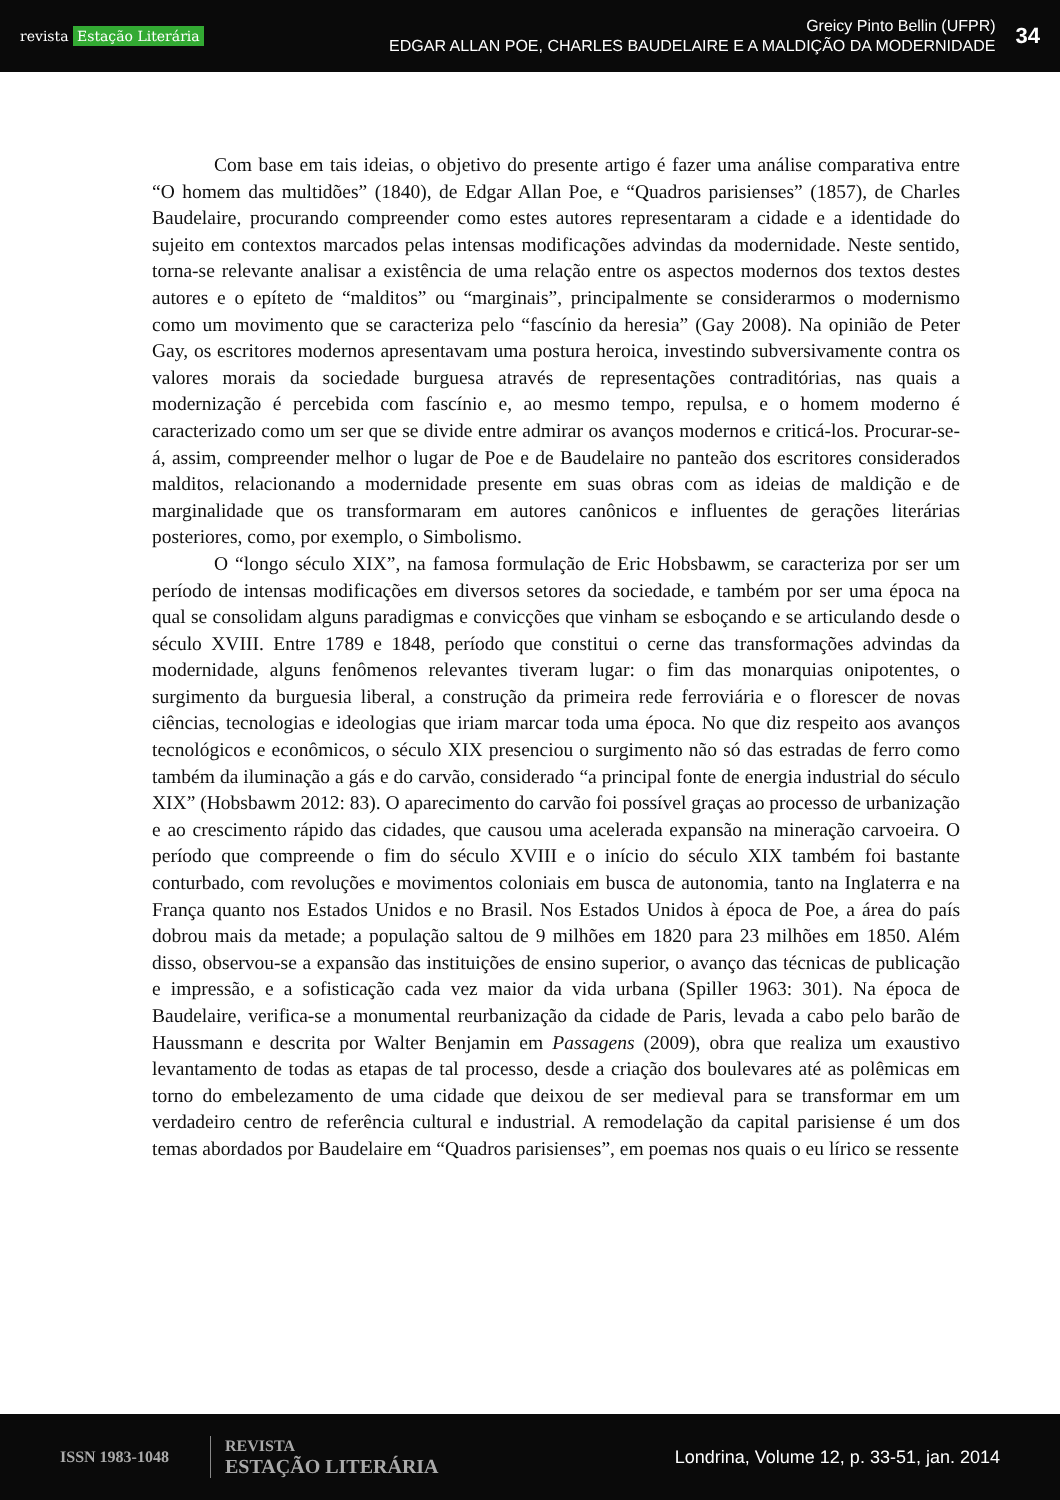revista Estação Literária
Greicy Pinto Bellin (UFPR)
EDGAR ALLAN POE, CHARLES BAUDELAIRE E A MALDIÇÃO DA MODERNIDADE
34
Com base em tais ideias, o objetivo do presente artigo é fazer uma análise comparativa entre “O homem das multidões” (1840), de Edgar Allan Poe, e “Quadros parisienses” (1857), de Charles Baudelaire, procurando compreender como estes autores representaram a cidade e a identidade do sujeito em contextos marcados pelas intensas modificações advindas da modernidade. Neste sentido, torna-se relevante analisar a existência de uma relação entre os aspectos modernos dos textos destes autores e o epíteto de “malditos” ou “marginais”, principalmente se considerarmos o modernismo como um movimento que se caracteriza pelo “fascínio da heresia” (Gay 2008). Na opinião de Peter Gay, os escritores modernos apresentavam uma postura heroica, investindo subversivamente contra os valores morais da sociedade burguesa através de representações contraditórias, nas quais a modernização é percebida com fascínio e, ao mesmo tempo, repulsa, e o homem moderno é caracterizado como um ser que se divide entre admirar os avanços modernos e criticá-los. Procurar-se-á, assim, compreender melhor o lugar de Poe e de Baudelaire no panteão dos escritores considerados malditos, relacionando a modernidade presente em suas obras com as ideias de maldição e de marginalidade que os transformaram em autores canônicos e influentes de gerações literárias posteriores, como, por exemplo, o Simbolismo.
O “longo século XIX”, na famosa formulação de Eric Hobsbawm, se caracteriza por ser um período de intensas modificações em diversos setores da sociedade, e também por ser uma época na qual se consolidam alguns paradigmas e convicções que vinham se esboçando e se articulando desde o século XVIII. Entre 1789 e 1848, período que constitui o cerne das transformações advindas da modernidade, alguns fenômenos relevantes tiveram lugar: o fim das monarquias onipotentes, o surgimento da burguesia liberal, a construção da primeira rede ferroviária e o florescer de novas ciências, tecnologias e ideologias que iriam marcar toda uma época. No que diz respeito aos avanços tecnológicos e econômicos, o século XIX presenciou o surgimento não só das estradas de ferro como também da iluminação a gás e do carvão, considerado “a principal fonte de energia industrial do século XIX” (Hobsbawm 2012: 83). O aparecimento do carvão foi possível graças ao processo de urbanização e ao crescimento rápido das cidades, que causou uma acelerada expansão na mineração carvoeira. O período que compreende o fim do século XVIII e o início do século XIX também foi bastante conturbado, com revoluções e movimentos coloniais em busca de autonomia, tanto na Inglaterra e na França quanto nos Estados Unidos e no Brasil. Nos Estados Unidos à época de Poe, a área do país dobrou mais da metade; a população saltou de 9 milhões em 1820 para 23 milhões em 1850. Além disso, observou-se a expansão das instituições de ensino superior, o avanço das técnicas de publicação e impressão, e a sofisticação cada vez maior da vida urbana (Spiller 1963: 301). Na época de Baudelaire, verifica-se a monumental reurbanização da cidade de Paris, levada a cabo pelo barão de Haussmann e descrita por Walter Benjamin em Passagens (2009), obra que realiza um exaustivo levantamento de todas as etapas de tal processo, desde a criação dos boulevares até as polêmicas em torno do embelezamento de uma cidade que deixou de ser medieval para se transformar em um verdadeiro centro de referência cultural e industrial. A remodelação da capital parisiense é um dos temas abordados por Baudelaire em “Quadros parisienses”, em poemas nos quais o eu lírico se ressente
ISSN 1983-1048
REVISTA
ESTAÇÃO LITERÁRIA
Londrina, Volume 12, p. 33-51, jan. 2014